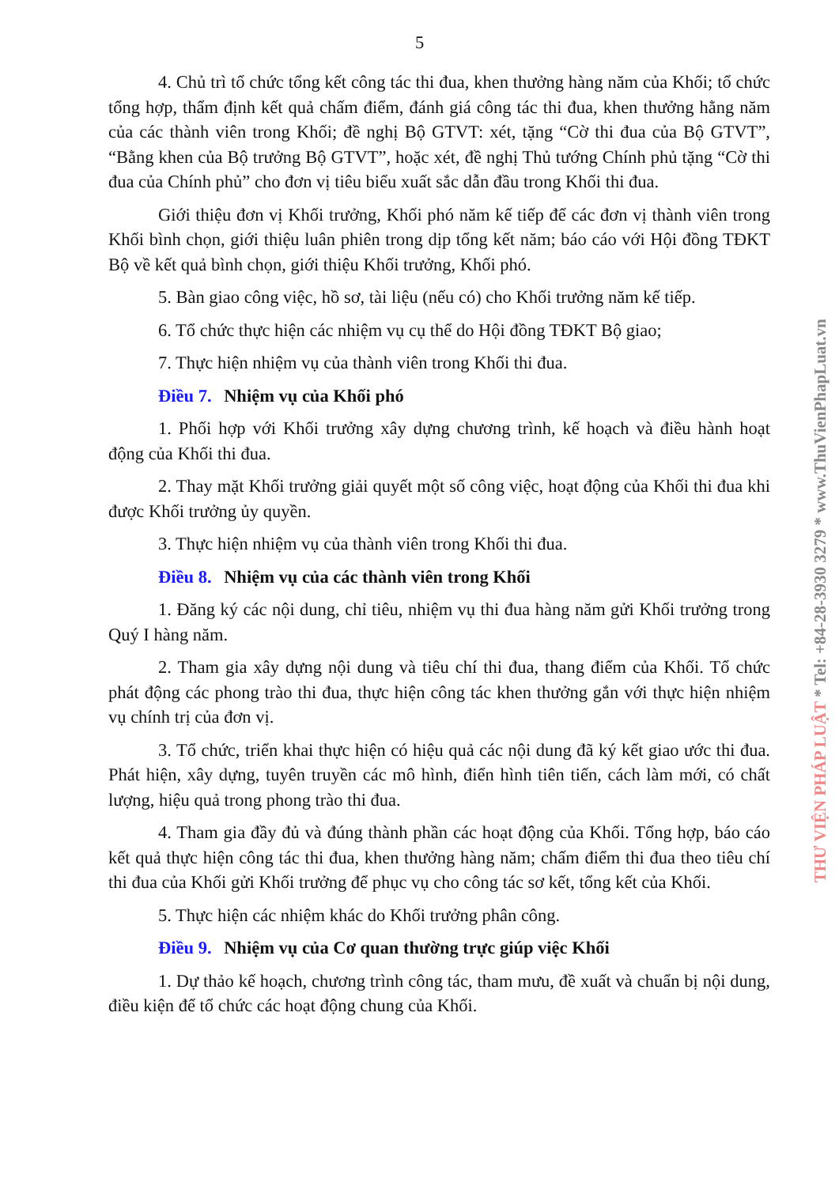5
4. Chủ trì tổ chức tổng kết công tác thi đua, khen thưởng hàng năm của Khối; tổ chức tổng hợp, thẩm định kết quả chấm điểm, đánh giá công tác thi đua, khen thưởng hằng năm của các thành viên trong Khối; đề nghị Bộ GTVT: xét, tặng “Cờ thi đua của Bộ GTVT”, “Bằng khen của Bộ trưởng Bộ GTVT”, hoặc xét, đề nghị Thủ tướng Chính phủ tặng “Cờ thi đua của Chính phủ” cho đơn vị tiêu biểu xuất sắc dẫn đầu trong Khối thi đua.
Giới thiệu đơn vị Khối trưởng, Khối phó năm kế tiếp để các đơn vị thành viên trong Khối bình chọn, giới thiệu luân phiên trong dịp tổng kết năm; báo cáo với Hội đồng TĐKT Bộ về kết quả bình chọn, giới thiệu Khối trưởng, Khối phó.
5. Bàn giao công việc, hồ sơ, tài liệu (nếu có) cho Khối trưởng năm kế tiếp.
6. Tổ chức thực hiện các nhiệm vụ cụ thể do Hội đồng TĐKT Bộ giao;
7. Thực hiện nhiệm vụ của thành viên trong Khối thi đua.
Điều 7. Nhiệm vụ của Khối phó
1. Phối hợp với Khối trưởng xây dựng chương trình, kế hoạch và điều hành hoạt động của Khối thi đua.
2. Thay mặt Khối trưởng giải quyết một số công việc, hoạt động của Khối thi đua khi được Khối trưởng ủy quyền.
3. Thực hiện nhiệm vụ của thành viên trong Khối thi đua.
Điều 8. Nhiệm vụ của các thành viên trong Khối
1. Đăng ký các nội dung, chỉ tiêu, nhiệm vụ thi đua hàng năm gửi Khối trưởng trong Quý I hàng năm.
2. Tham gia xây dựng nội dung và tiêu chí thi đua, thang điểm của Khối. Tổ chức phát động các phong trào thi đua, thực hiện công tác khen thưởng gắn với thực hiện nhiệm vụ chính trị của đơn vị.
3. Tổ chức, triển khai thực hiện có hiệu quả các nội dung đã ký kết giao ước thi đua. Phát hiện, xây dựng, tuyên truyền các mô hình, điển hình tiên tiến, cách làm mới, có chất lượng, hiệu quả trong phong trào thi đua.
4. Tham gia đầy đủ và đúng thành phần các hoạt động của Khối. Tổng hợp, báo cáo kết quả thực hiện công tác thi đua, khen thưởng hàng năm; chấm điểm thi đua theo tiêu chí thi đua của Khối gửi Khối trưởng để phục vụ cho công tác sơ kết, tổng kết của Khối.
5. Thực hiện các nhiệm khác do Khối trưởng phân công.
Điều 9. Nhiệm vụ của Cơ quan thường trực giúp việc Khối
1. Dự thảo kế hoạch, chương trình công tác, tham mưu, đề xuất và chuẩn bị nội dung, điều kiện để tổ chức các hoạt động chung của Khối.
THƯ VIỆN PHÁP LUẬT * Tel: +84-28-3930 3279 * www.ThuVienPhapLuat.vn